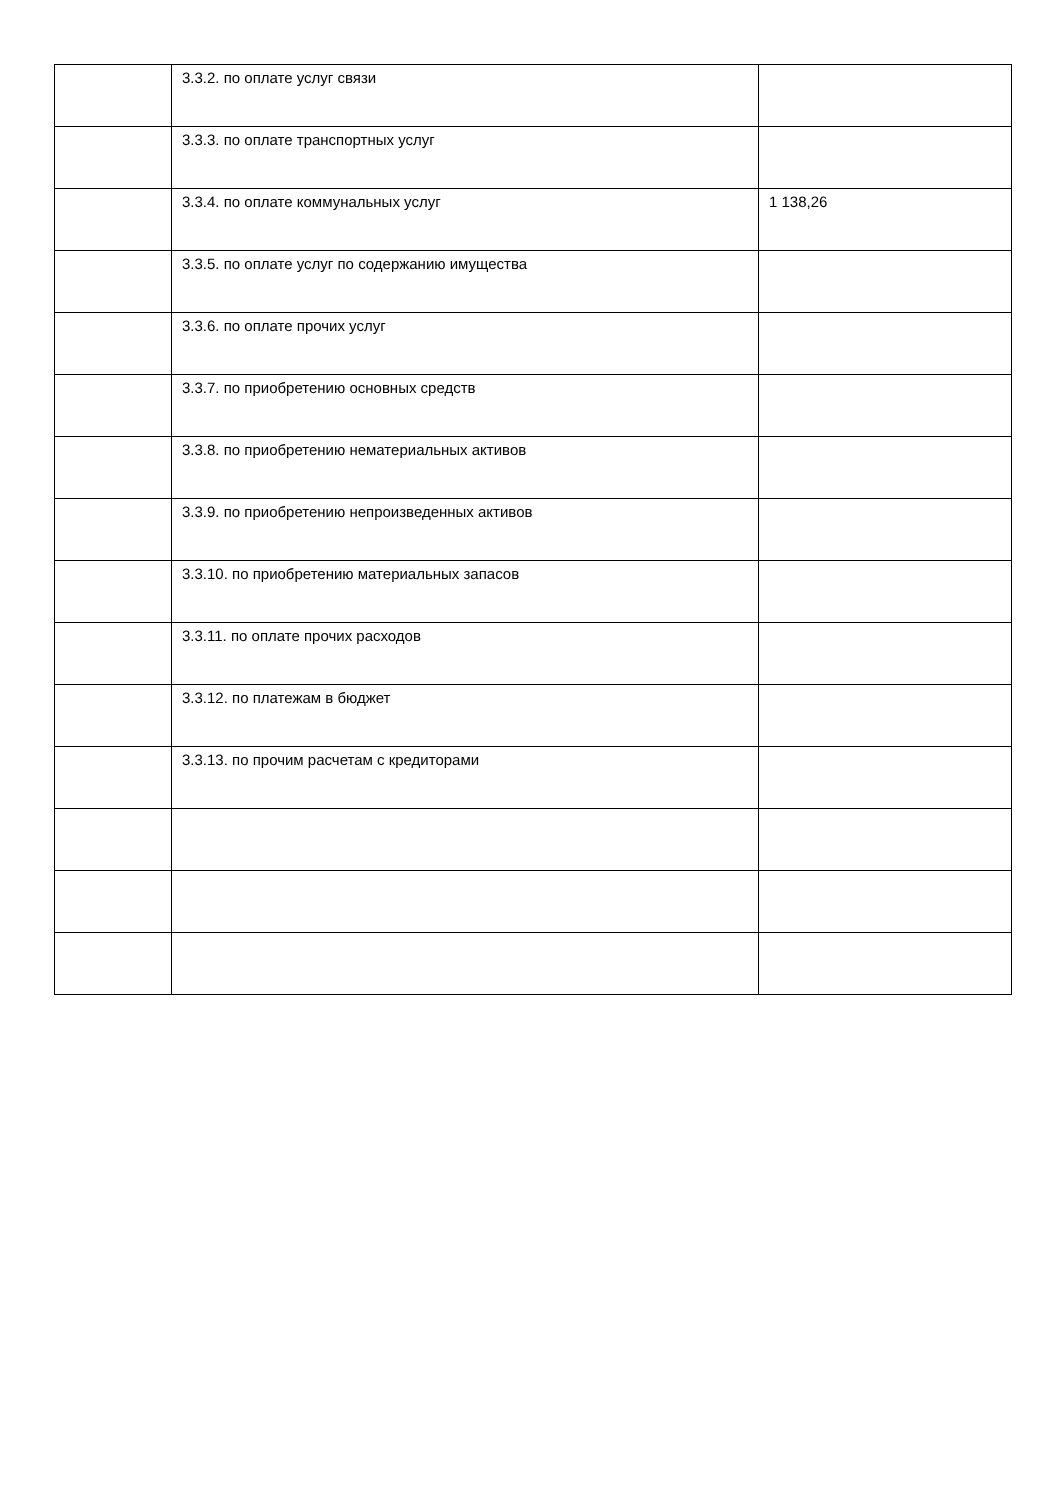| | 3.3.2. по оплате услуг связи | |
| | 3.3.3. по оплате транспортных услуг | |
| | 3.3.4. по оплате коммунальных услуг | 1 138,26 |
| | 3.3.5. по оплате услуг по содержанию имущества | |
| | 3.3.6. по оплате прочих услуг | |
| | 3.3.7. по приобретению основных средств | |
| | 3.3.8. по приобретению нематериальных активов | |
| | 3.3.9. по приобретению непроизведенных активов | |
| | 3.3.10. по приобретению материальных запасов | |
| | 3.3.11. по оплате прочих расходов | |
| | 3.3.12. по платежам в бюджет | |
| | 3.3.13. по прочим расчетам с кредиторами | |